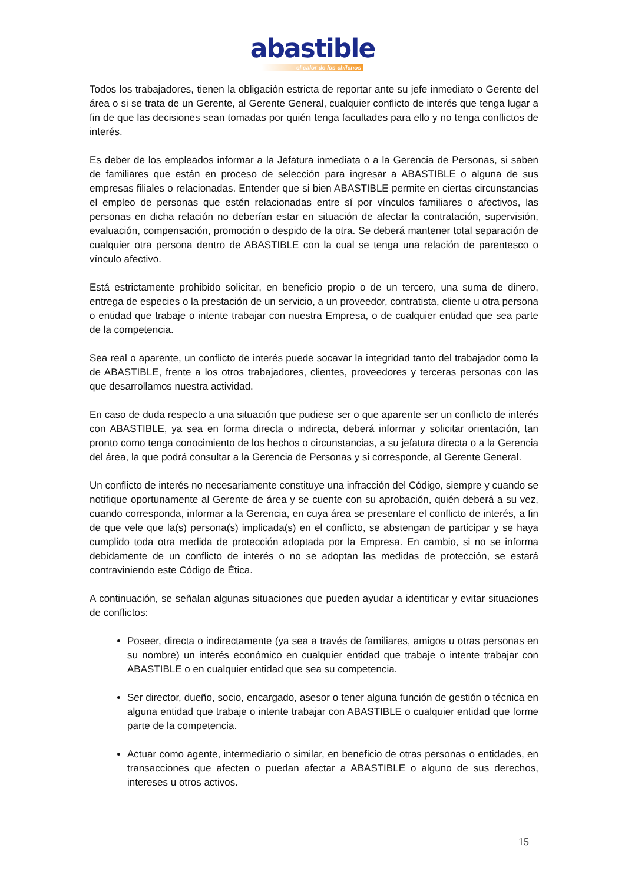abastible
el calor de los chilenos
Todos los trabajadores, tienen la obligación estricta de reportar ante su jefe inmediato o Gerente del área o si se trata de un Gerente, al Gerente General, cualquier conflicto de interés que tenga lugar a fin de que las decisiones sean tomadas por quién tenga facultades para ello y no tenga conflictos de interés.
Es deber de los empleados informar a la Jefatura inmediata o a la Gerencia de Personas, si saben de familiares que están en proceso de selección para ingresar a ABASTIBLE o alguna de sus empresas filiales o relacionadas. Entender que si bien ABASTIBLE permite en ciertas circunstancias el empleo de personas que estén relacionadas entre sí por vínculos familiares o afectivos, las personas en dicha relación no deberían estar en situación de afectar la contratación, supervisión, evaluación, compensación, promoción o despido de la otra. Se deberá mantener total separación de cualquier otra persona dentro de ABASTIBLE con la cual se tenga una relación de parentesco o vínculo afectivo.
Está estrictamente prohibido solicitar, en beneficio propio o de un tercero, una suma de dinero, entrega de especies o la prestación de un servicio, a un proveedor, contratista, cliente u otra persona o entidad que trabaje o intente trabajar con nuestra Empresa, o de cualquier entidad que sea parte de la competencia.
Sea real o aparente, un conflicto de interés puede socavar la integridad tanto del trabajador como la de ABASTIBLE, frente a los otros trabajadores, clientes, proveedores y terceras personas con las que desarrollamos nuestra actividad.
En caso de duda respecto a una situación que pudiese ser o que aparente ser un conflicto de interés con ABASTIBLE, ya sea en forma directa o indirecta, deberá informar y solicitar orientación, tan pronto como tenga conocimiento de los hechos o circunstancias, a su jefatura directa o a la Gerencia del área, la que podrá consultar a la Gerencia de Personas y si corresponde, al Gerente General.
Un conflicto de interés no necesariamente constituye una infracción del Código, siempre y cuando se notifique oportunamente al Gerente de área y se cuente con su aprobación, quién deberá a su vez, cuando corresponda, informar a la Gerencia, en cuya área se presentare el conflicto de interés, a fin de que vele que la(s) persona(s) implicada(s) en el conflicto, se abstengan de participar y se haya cumplido toda otra medida de protección adoptada por la Empresa. En cambio, si no se informa debidamente de un conflicto de interés o no se adoptan las medidas de protección, se estará contraviniendo este Código de Ética.
A continuación, se señalan algunas situaciones que pueden ayudar a identificar y evitar situaciones de conflictos:
Poseer, directa o indirectamente (ya sea a través de familiares, amigos u otras personas en su nombre) un interés económico en cualquier entidad que trabaje o intente trabajar con ABASTIBLE o en cualquier entidad que sea su competencia.
Ser director, dueño, socio, encargado, asesor o tener alguna función de gestión o técnica en alguna entidad que trabaje o intente trabajar con ABASTIBLE o cualquier entidad que forme parte de la competencia.
Actuar como agente, intermediario o similar, en beneficio de otras personas o entidades, en transacciones que afecten o puedan afectar a ABASTIBLE o alguno de sus derechos, intereses u otros activos.
15